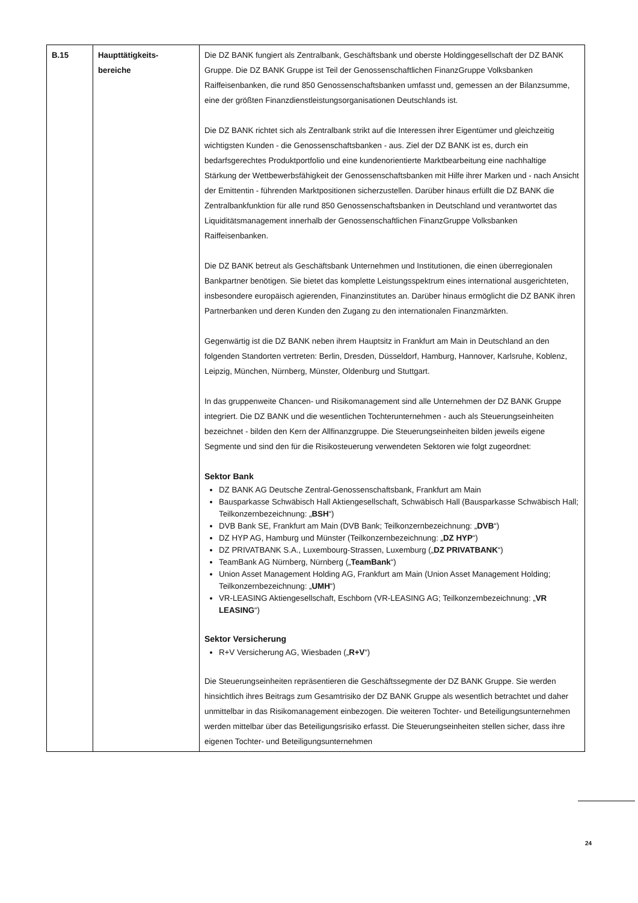| B.15 | Haupttätigkeits- bereiche | Die DZ BANK fungiert als Zentralbank, Geschäftsbank und oberste Holdinggesellschaft der DZ BANK Gruppe. Die DZ BANK Gruppe ist Teil der Genossenschaftlichen FinanzGruppe Volksbanken Raiffeisenbanken, die rund 850 Genossenschaftsbanken umfasst und, gemessen an der Bilanzsumme, eine der größten Finanzdienstleistungsorganisationen Deutschlands ist. Die DZ BANK richtet sich als Zentralbank strikt auf die Interessen ihrer Eigentümer und gleichzeitig wichtigsten Kunden - die Genossenschaftsbanken - aus. Ziel der DZ BANK ist es, durch ein bedarfsgerechtes Produktportfolio und eine kundenorientierte Marktbearbeitung eine nachhaltige Stärkung der Wettbewerbsfähigkeit der Genossenschaftsbanken mit Hilfe ihrer Marken und - nach Ansicht der Emittentin - führenden Marktpositionen sicherzustellen. Darüber hinaus erfüllt die DZ BANK die Zentralbankfunktion für alle rund 850 Genossenschaftsbanken in Deutschland und verantwortet das Liquiditätsmanagement innerhalb der Genossenschaftlichen FinanzGruppe Volksbanken Raiffeisenbanken. Die DZ BANK betreut als Geschäftsbank Unternehmen und Institutionen, die einen überregionalen Bankpartner benötigen. Sie bietet das komplette Leistungsspektrum eines international ausgerichteten, insbesondere europäisch agierenden, Finanzinstitutes an. Darüber hinaus ermöglicht die DZ BANK ihren Partnerbanken und deren Kunden den Zugang zu den internationalen Finanzmärkten. Gegenwärtig ist die DZ BANK neben ihrem Hauptsitz in Frankfurt am Main in Deutschland an den folgenden Standorten vertreten: Berlin, Dresden, Düsseldorf, Hamburg, Hannover, Karlsruhe, Koblenz, Leipzig, München, Nürnberg, Münster, Oldenburg und Stuttgart. In das gruppenweite Chancen- und Risikomanagement sind alle Unternehmen der DZ BANK Gruppe integriert. Die DZ BANK und die wesentlichen Tochterunternehmen - auch als Steuerungseinheiten bezeichnet - bilden den Kern der Allfinanzgruppe. Die Steuerungseinheiten bilden jeweils eigene Segmente und sind den für die Risikosteuerung verwendeten Sektoren wie folgt zugeordnet: Sektor Bank DZ BANK AG Deutsche Zentral-Genossenschaftsbank, Frankfurt am Main Bausparkasse Schwäbisch Hall Aktiengesellschaft, Schwäbisch Hall (Bausparkasse Schwäbisch Hall; Teilkonzernbezeichnung: „ BSH “) DVB Bank SE, Frankfurt am Main (DVB Bank; Teilkonzernbezeichnung: „ DVB “) DZ HYP AG, Hamburg und Münster (Teilkonzernbezeichnung: „ DZ HYP “) DZ PRIVATBANK S.A., Luxembourg-Strassen, Luxemburg („ DZ PRIVATBANK “) TeamBank AG Nürnberg, Nürnberg („ TeamBank “) Union Asset Management Holding AG, Frankfurt am Main (Union Asset Management Holding; Teilkonzernbezeichnung: „ UMH “) VR-LEASING Aktiengesellschaft, Eschborn (VR-LEASING AG; Teilkonzernbezeichnung: „ VR LEASING “) Sektor Versicherung R+V Versicherung AG, Wiesbaden („ R+V “) Die Steuerungseinheiten repräsentieren die Geschäftssegmente der DZ BANK Gruppe. Sie werden hinsichtlich ihres Beitrags zum Gesamtrisiko der DZ BANK Gruppe als wesentlich betrachtet und daher unmittelbar in das Risikomanagement einbezogen. Die weiteren Tochter- und Beteiligungsunternehmen werden mittelbar über das Beteiligungsrisiko erfasst. Die Steuerungseinheiten stellen sicher, dass ihre eigenen Tochter- und Beteiligungsunternehmen |
24